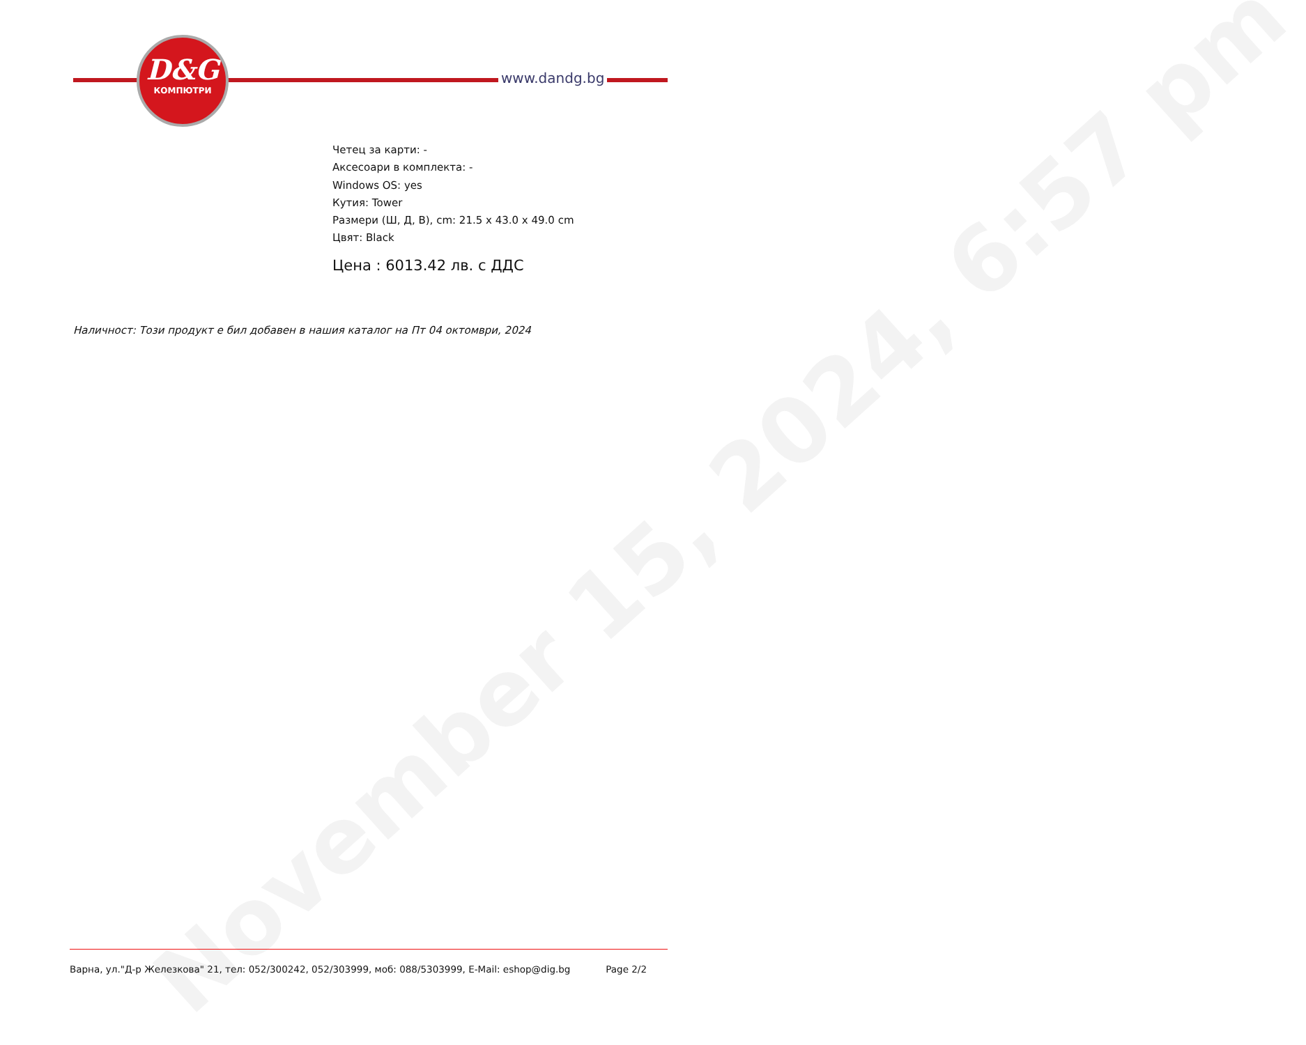November 15, 2024, 6:57 pm
D&G
КОМПЮТРИ
www.dandg.bg
Четец за карти: -
Аксесоари в комплекта: -
Windows OS: yes
Кутия: Tower
Размери (Ш, Д, В), cm: 21.5 x 43.0 x 49.0 cm
Цвят: Black
Цена : 6013.42 лв. с ДДС
Наличност: Този продукт е бил добавен в нашия каталог на Пт 04 октомври, 2024
Варна, ул."Д-р Железкова" 21, тел: 052/300242, 052/303999, моб: 088/5303999, E-Mail: eshop@dig.bg Page 2/2